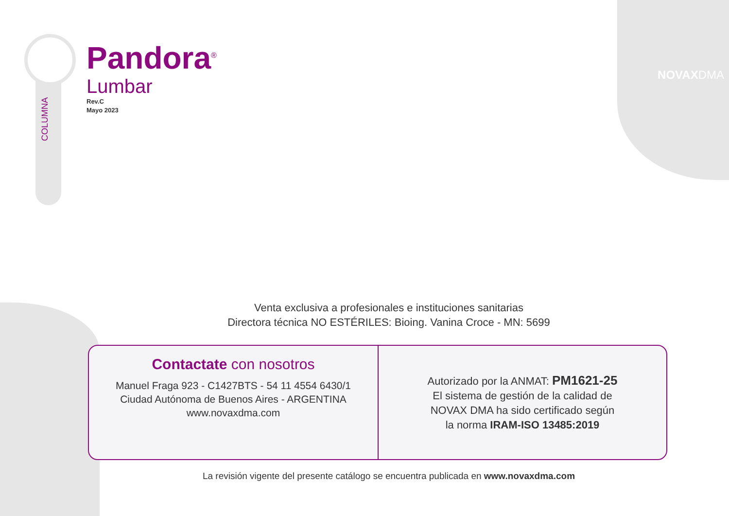COLUMNA
Pandora<sup>®</sup>
Lumbar
Rev.C
Mayo 2023
NOVAXDMA
Venta exclusiva a profesionales e instituciones sanitarias
Directora técnica NO ESTÉRILES: Bioing. Vanina Croce - MN: 5699
Contactate con nosotros
Manuel Fraga 923 - C1427BTS - 54 11 4554 6430/1
Ciudad Autónoma de Buenos Aires - ARGENTINA
www.novaxdma.com
Autorizado por la ANMAT: PM1621-25
El sistema de gestión de la calidad de
NOVAX DMA ha sido certificado según
la norma IRAM-ISO 13485:2019
La revisión vigente del presente catálogo se encuentra publicada en www.novaxdma.com